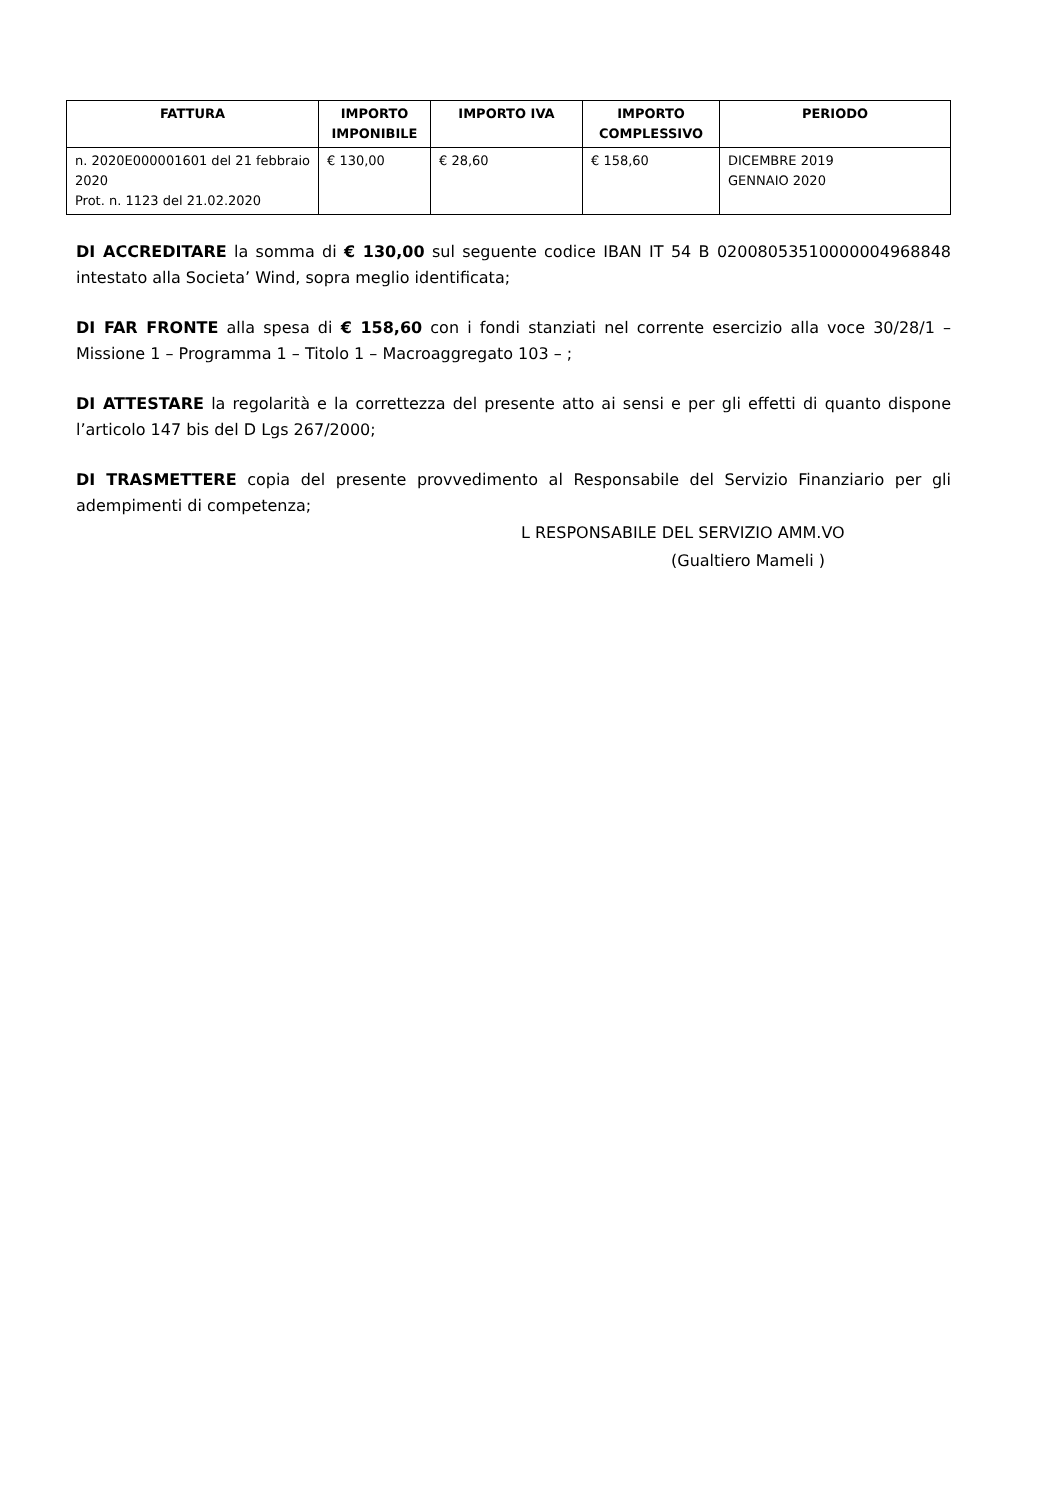| FATTURA | IMPORTO IMPONIBILE | IMPORTO IVA | IMPORTO COMPLESSIVO | PERIODO |
| --- | --- | --- | --- | --- |
| n. 2020E000001601 del 21 febbraio 2020 Prot. n. 1123 del 21.02.2020 | € 130,00 | € 28,60 | € 158,60 | DICEMBRE 2019 GENNAIO 2020 |
DI ACCREDITARE la somma di € 130,00 sul seguente codice IBAN IT 54 B 02008053510000004968848 intestato alla Societa’ Wind, sopra meglio identificata;
DI FAR FRONTE alla spesa di € 158,60 con i fondi stanziati nel corrente esercizio alla voce 30/28/1 – Missione 1 – Programma 1 – Titolo 1 – Macroaggregato 103 – ;
DI ATTESTARE la regolarità e la correttezza del presente atto ai sensi e per gli effetti di quanto dispone l’articolo 147 bis del D Lgs 267/2000;
DI TRASMETTERE copia del presente provvedimento al Responsabile del Servizio Finanziario per gli adempimenti di competenza;
L RESPONSABILE DEL SERVIZIO AMM.VO
(Gualtiero Mameli )